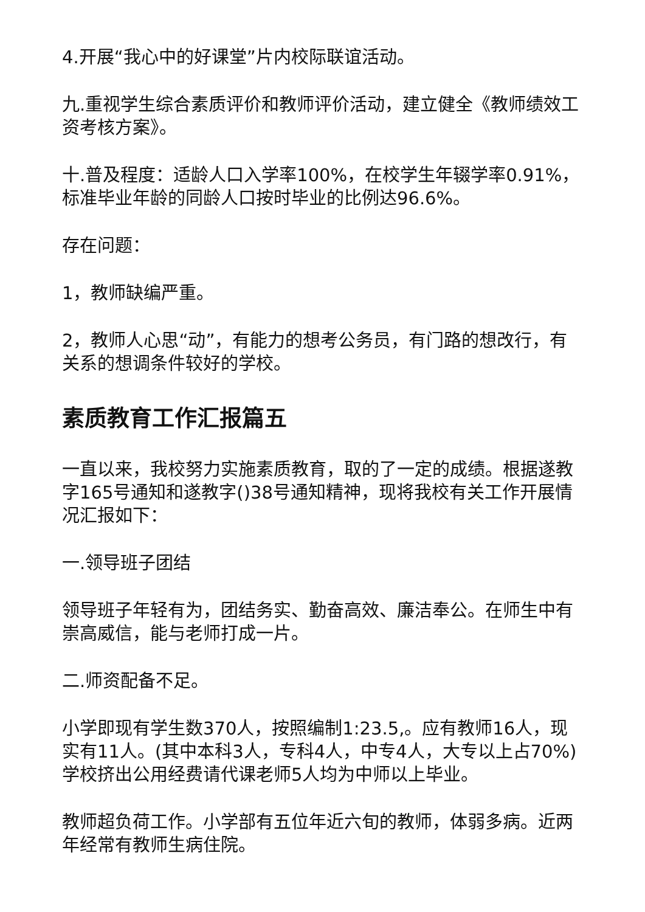4.开展“我心中的好课堂”片内校际联谊活动。
九.重视学生综合素质评价和教师评价活动，建立健全《教师绩效工资考核方案》。
十.普及程度：适龄人口入学率100%，在校学生年辍学率0.91%，标准毕业年龄的同龄人口按时毕业的比例达96.6%。
存在问题：
1，教师缺编严重。
2，教师人心思“动”，有能力的想考公务员，有门路的想改行，有关系的想调条件较好的学校。
素质教育工作汇报篇五
一直以来，我校努力实施素质教育，取的了一定的成绩。根据遂教字165号通知和遂教字()38号通知精神，现将我校有关工作开展情况汇报如下：
一.领导班子团结
领导班子年轻有为，团结务实、勤奋高效、廉洁奉公。在师生中有崇高威信，能与老师打成一片。
二.师资配备不足。
小学即现有学生数370人，按照编制1:23.5,。应有教师16人，现实有11人。(其中本科3人，专科4人，中专4人，大专以上占70%)学校挤出公用经费请代课老师5人均为中师以上毕业。
教师超负荷工作。小学部有五位年近六旬的教师，体弱多病。近两年经常有教师生病住院。